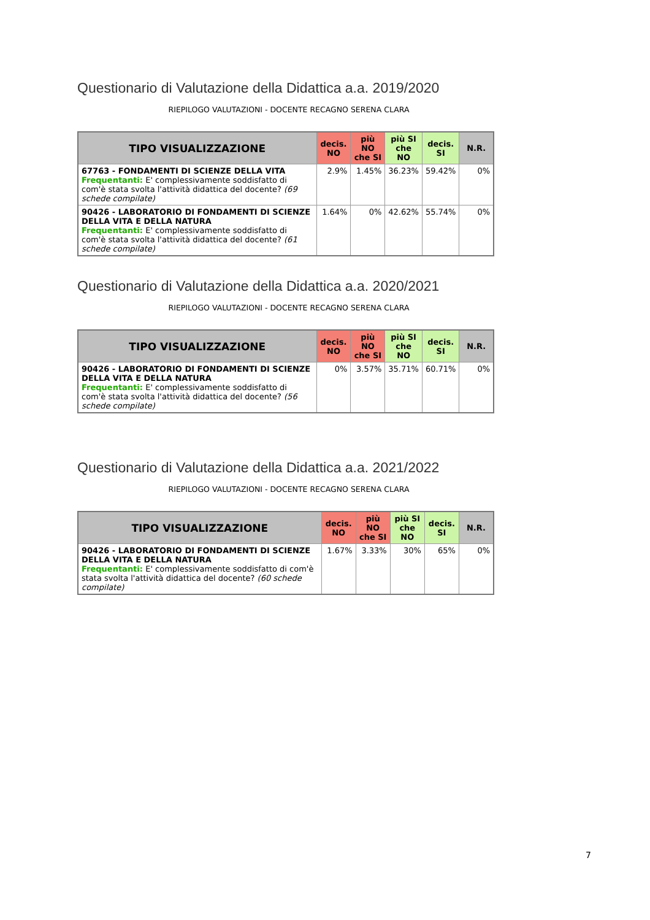Questionario di Valutazione della Didattica a.a. 2019/2020
RIEPILOGO VALUTAZIONI - DOCENTE RECAGNO SERENA CLARA
| TIPO VISUALIZZAZIONE | decis. NO | più NO che SI | più SI che NO | decis. SI | N.R. |
| --- | --- | --- | --- | --- | --- |
| 67763 - FONDAMENTI DI SCIENZE DELLA VITA Frequentanti: E' complessivamente soddisfatto di com'è stata svolta l'attività didattica del docente? (69 schede compilate) | 2.9% | 1.45% | 36.23% | 59.42% | 0% |
| 90426 - LABORATORIO DI FONDAMENTI DI SCIENZE DELLA VITA E DELLA NATURA Frequentanti: E' complessivamente soddisfatto di com'è stata svolta l'attività didattica del docente? (61 schede compilate) | 1.64% | 0% | 42.62% | 55.74% | 0% |
Questionario di Valutazione della Didattica a.a. 2020/2021
RIEPILOGO VALUTAZIONI - DOCENTE RECAGNO SERENA CLARA
| TIPO VISUALIZZAZIONE | decis. NO | più NO che SI | più SI che NO | decis. SI | N.R. |
| --- | --- | --- | --- | --- | --- |
| 90426 - LABORATORIO DI FONDAMENTI DI SCIENZE DELLA VITA E DELLA NATURA Frequentanti: E' complessivamente soddisfatto di com'è stata svolta l'attività didattica del docente? (56 schede compilate) | 0% | 3.57% | 35.71% | 60.71% | 0% |
Questionario di Valutazione della Didattica a.a. 2021/2022
RIEPILOGO VALUTAZIONI - DOCENTE RECAGNO SERENA CLARA
| TIPO VISUALIZZAZIONE | decis. NO | più NO che SI | più SI che NO | decis. SI | N.R. |
| --- | --- | --- | --- | --- | --- |
| 90426 - LABORATORIO DI FONDAMENTI DI SCIENZE DELLA VITA E DELLA NATURA Frequentanti: E' complessivamente soddisfatto di com'è stata svolta l'attività didattica del docente? (60 schede compilate) | 1.67% | 3.33% | 30% | 65% | 0% |
7